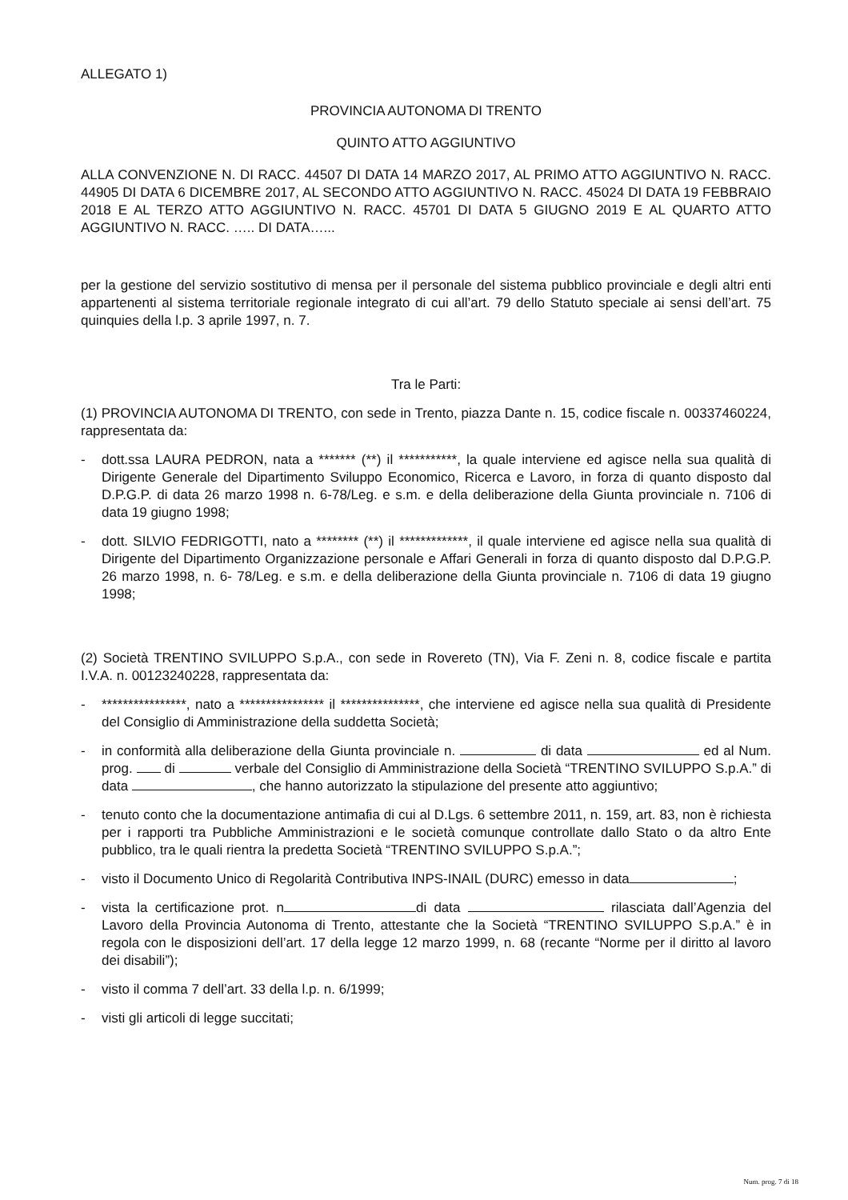ALLEGATO 1)
PROVINCIA AUTONOMA DI TRENTO
QUINTO ATTO AGGIUNTIVO
ALLA CONVENZIONE N. DI RACC. 44507 DI DATA 14 MARZO 2017, AL PRIMO ATTO AGGIUNTIVO N. RACC. 44905 DI DATA 6 DICEMBRE 2017, AL SECONDO ATTO AGGIUNTIVO N. RACC. 45024 DI DATA 19 FEBBRAIO 2018 E AL TERZO ATTO AGGIUNTIVO N. RACC. 45701 DI DATA 5 GIUGNO 2019 E AL QUARTO ATTO AGGIUNTIVO N. RACC. ….. DI DATA…...
per la gestione del servizio sostitutivo di mensa per il personale del sistema pubblico provinciale e degli altri enti appartenenti al sistema territoriale regionale integrato di cui all’art. 79 dello Statuto speciale ai sensi dell’art. 75 quinquies della l.p. 3 aprile 1997, n. 7.
Tra le Parti:
(1) PROVINCIA AUTONOMA DI TRENTO, con sede in Trento, piazza Dante n. 15, codice fiscale n. 00337460224, rappresentata da:
- dott.ssa LAURA PEDRON, nata a ******* (**) il ***********, la quale interviene ed agisce nella sua qualità di Dirigente Generale del Dipartimento Sviluppo Economico, Ricerca e Lavoro, in forza di quanto disposto dal D.P.G.P. di data 26 marzo 1998 n. 6-78/Leg. e s.m. e della deliberazione della Giunta provinciale n. 7106 di data 19 giugno 1998;
- dott. SILVIO FEDRIGOTTI, nato a ******** (**) il *************, il quale interviene ed agisce nella sua qualità di Dirigente del Dipartimento Organizzazione personale e Affari Generali in forza di quanto disposto dal D.P.G.P. 26 marzo 1998, n. 6- 78/Leg. e s.m. e della deliberazione della Giunta provinciale n. 7106 di data 19 giugno 1998;
(2) Società TRENTINO SVILUPPO S.p.A., con sede in Rovereto (TN), Via F. Zeni n. 8, codice fiscale e partita I.V.A. n. 00123240228, rappresentata da:
- ****************, nato a **************** il ***************, che interviene ed agisce nella sua qualità di Presidente del Consiglio di Amministrazione della suddetta Società;
- in conformità alla deliberazione della Giunta provinciale n. di data ed al Num. prog. di verbale del Consiglio di Amministrazione della Società “TRENTINO SVILUPPO S.p.A.” di data , che hanno autorizzato la stipulazione del presente atto aggiuntivo;
- tenuto conto che la documentazione antimafia di cui al D.Lgs. 6 settembre 2011, n. 159, art. 83, non è richiesta per i rapporti tra Pubbliche Amministrazioni e le società comunque controllate dallo Stato o da altro Ente pubblico, tra le quali rientra la predetta Società “TRENTINO SVILUPPO S.p.A.”;
- visto il Documento Unico di Regolarità Contributiva INPS-INAIL (DURC) emesso in data ;
- vista la certificazione prot. n di data rilasciata dall’Agenzia del Lavoro della Provincia Autonoma di Trento, attestante che la Società “TRENTINO SVILUPPO S.p.A.” è in regola con le disposizioni dell’art. 17 della legge 12 marzo 1999, n. 68 (recante “Norme per il diritto al lavoro dei disabili”);
- visto il comma 7 dell’art. 33 della l.p. n. 6/1999;
- visti gli articoli di legge succitati;
Num. prog. 7 di 18